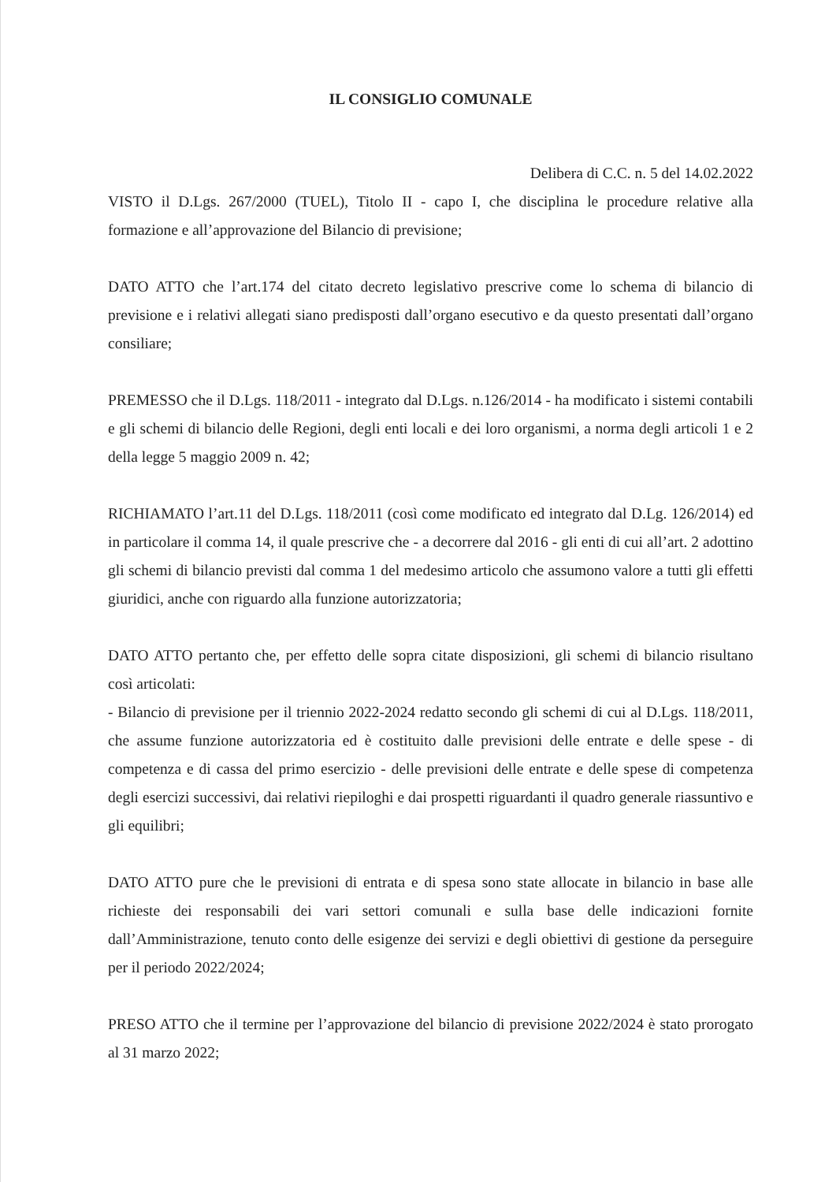IL CONSIGLIO COMUNALE
Delibera di C.C. n. 5 del 14.02.2022
VISTO il D.Lgs. 267/2000 (TUEL), Titolo II - capo I, che disciplina le procedure relative alla formazione e all’approvazione del Bilancio di previsione;
DATO ATTO che l’art.174 del citato decreto legislativo prescrive come lo schema di bilancio di previsione e i relativi allegati siano predisposti dall’organo esecutivo e da questo presentati dall’organo consiliare;
PREMESSO che il D.Lgs. 118/2011 - integrato dal D.Lgs. n.126/2014 - ha modificato i sistemi contabili e gli schemi di bilancio delle Regioni, degli enti locali e dei loro organismi, a norma degli articoli 1 e 2 della legge 5 maggio 2009 n. 42;
RICHIAMATO l’art.11 del D.Lgs. 118/2011 (così come modificato ed integrato dal D.Lg. 126/2014) ed in particolare il comma 14, il quale prescrive che - a decorrere dal 2016 - gli enti di cui all’art. 2 adottino gli schemi di bilancio previsti dal comma 1 del medesimo articolo che assumono valore a tutti gli effetti giuridici, anche con riguardo alla funzione autorizzatoria;
DATO ATTO pertanto che, per effetto delle sopra citate disposizioni, gli schemi di bilancio risultano così articolati:
- Bilancio di previsione per il triennio 2022-2024 redatto secondo gli schemi di cui al D.Lgs. 118/2011, che assume funzione autorizzatoria ed è costituito dalle previsioni delle entrate e delle spese - di competenza e di cassa del primo esercizio - delle previsioni delle entrate e delle spese di competenza degli esercizi successivi, dai relativi riepiloghi e dai prospetti riguardanti il quadro generale riassuntivo e gli equilibri;
DATO ATTO pure che le previsioni di entrata e di spesa sono state allocate in bilancio in base alle richieste dei responsabili dei vari settori comunali e sulla base delle indicazioni fornite dall’Amministrazione, tenuto conto delle esigenze dei servizi e degli obiettivi di gestione da perseguire per il periodo 2022/2024;
PRESO ATTO che il termine per l’approvazione del bilancio di previsione 2022/2024 è stato prorogato al 31 marzo 2022;